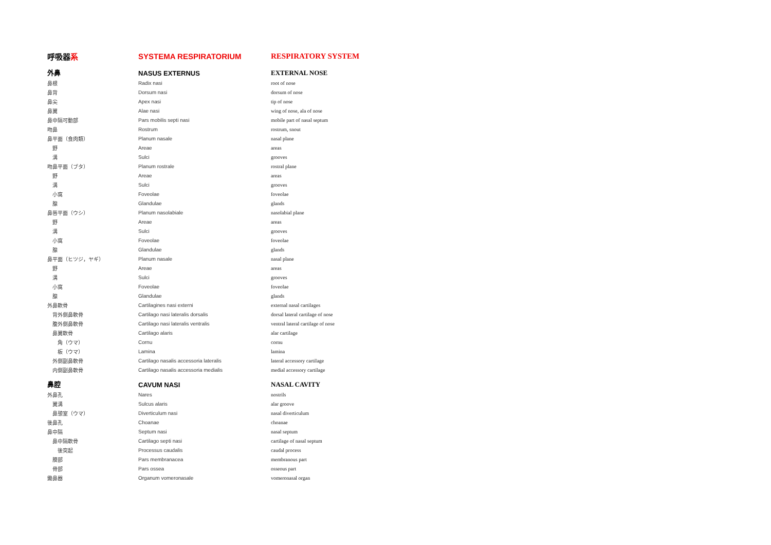| 呼吸器 系 | SYSTEMA RESPIRATORIUM | RESPIRATORY SYSTEM |
| 外鼻 | NASUS EXTERNUS | EXTERNAL NOSE |
| 鼻根 | Radix nasi | root of nose |
| 鼻背 | Dorsum nasi | dorsum of nose |
| 鼻尖 | Apex nasi | tip of nose |
| 鼻翼 | Alae nasi | wing of nose, ala of nose |
| 鼻中隔可動部 | Pars mobilis septi nasi | mobile part of nasal septum |
| 吻鼻 | Rostrum | rostrum, snout |
| 鼻平面（食肉類） | Planum nasale | nasal plane |
| 野 | Areae | areas |
| 溝 | Sulci | grooves |
| 吻鼻平面（ブタ） | Planum rostrale | rostral plane |
| 野 | Areae | areas |
| 溝 | Sulci | grooves |
| 小窩 | Foveolae | foveolae |
| 腺 | Glandulae | glands |
| 鼻唇平面（ウシ） | Planum nasolabiale | nasolabial plane |
| 野 | Areae | areas |
| 溝 | Sulci | grooves |
| 小窩 | Foveolae | foveolae |
| 腺 | Glandulae | glands |
| 鼻平面（ヒツジ，ヤギ） | Planum nasale | nasal plane |
| 野 | Areae | areas |
| 溝 | Sulci | grooves |
| 小窩 | Foveolae | foveolae |
| 腺 | Glandulae | glands |
| 外鼻軟骨 | Cartilagines nasi externi | external nasal cartilages |
| 背外側鼻軟骨 | Cartilago nasi lateralis dorsalis | dorsal lateral cartilage of nose |
| 腹外側鼻軟骨 | Cartilago nasi lateralis ventralis | ventral lateral cartilage of nose |
| 鼻翼軟骨 | Cartilago alaris | alar cartilage |
| 角（ウマ） | Cornu | cornu |
| 板（ウマ） | Lamina | lamina |
| 外側副鼻軟骨 | Cartilago nasalis accessoria lateralis | lateral accessory cartilage |
| 内側副鼻軟骨 | Cartilago nasalis accessoria medialis | medial accessory cartilage |
| 鼻腔 | CAVUM NASI | NASAL CAVITY |
| 外鼻孔 | Nares | nostrils |
| 翼溝 | Sulcus alaris | alar groove |
| 鼻憩室（ウマ） | Diverticulum nasi | nasal diverticulum |
| 後鼻孔 | Choanae | choanae |
| 鼻中隔 | Septum nasi | nasal septum |
| 鼻中隔軟骨 | Cartilago septi nasi | cartilage of nasal septum |
| 後突起 | Processus caudalis | caudal process |
| 膜部 | Pars membranacea | membranous part |
| 骨部 | Pars ossea | osseous part |
| 鋤鼻器 | Organum vomeronasale | vomeronasal organ |